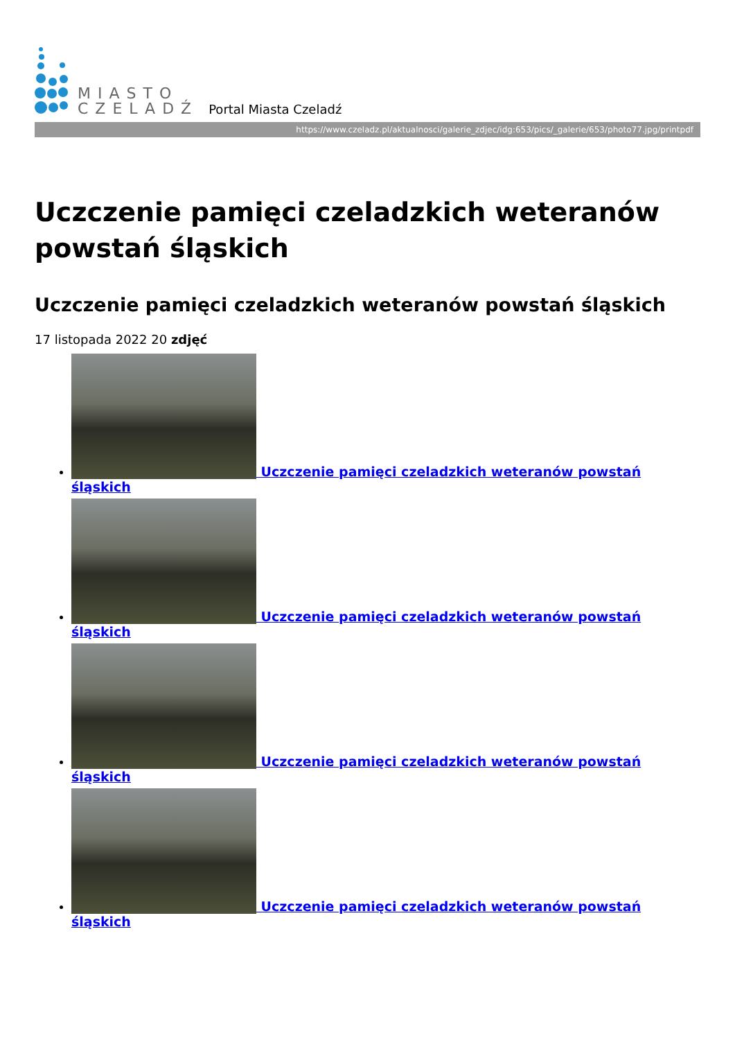MIASTO
CZELADŹ
Portal Miasta Czeladź
https://www.czeladz.pl/aktualnosci/galerie_zdjec/idg:653/pics/_galerie/653/photo77.jpg/printpdf
Uczczenie pamięci czeladzkich weteranów powstań śląskich
Uczczenie pamięci czeladzkich weteranów powstań śląskich
17 listopada 2022 20 zdjęć
Uczczenie pamięci czeladzkich weteranów powstań śląskich
Uczczenie pamięci czeladzkich weteranów powstań śląskich
Uczczenie pamięci czeladzkich weteranów powstań śląskich
Uczczenie pamięci czeladzkich weteranów powstań śląskich